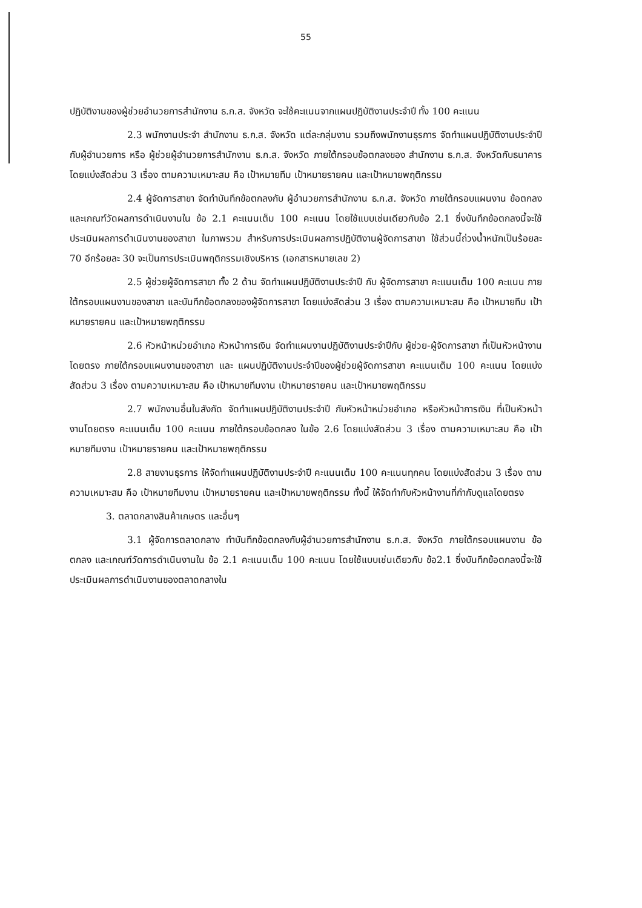55
ปฏิบัติงานของผู้ช่วยอำนวยการสำนักงาน ธ.ก.ส. จังหวัด จะใช้คะแนนจากแผนปฏิบัติงานประจำปี ทั้ง 100 คะแนน
2.3 พนักงานประจำ สำนักงาน ธ.ก.ส. จังหวัด แต่ละกลุ่มงาน รวมถึงพนักงานธุรการ จัดทำแผนปฏิบัติงานประจำปี กับผู้อำนวยการ หรือ ผู้ช่วยผู้อำนวยการสำนักงาน ธ.ก.ส. จังหวัด ภายใต้กรอบข้อตกลงของ สำนักงาน ธ.ก.ส. จังหวัดกับธนาคาร โดยแบ่งสัดส่วน 3 เรื่อง ตามความเหมาะสม คือ เป้าหมายทีม เป้าหมายรายคน และเป้าหมายพฤติกรรม
2.4 ผู้จัดการสาขา จัดทำบันทึกข้อตกลงกับ ผู้อำนวยการสำนักงาน ธ.ก.ส. จังหวัด ภายใต้กรอบแผนงาน ข้อตกลง และเกณฑ์วัดผลการดำเนินงานใน ข้อ 2.1 คะแนนเต็ม 100 คะแนน โดยใช้แบบเช่นเดียวกับข้อ 2.1 ซึ่งบันทึกข้อตกลงนี้จะใช้ประเมินผลการดำเนินงานของสาขา ในภาพรวม สำหรับการประเมินผลการปฏิบัติงานผู้จัดการสาขา ใช้ส่วนนี้ถ่วงน้ำหนักเป็นร้อยละ 70 อีกร้อยละ 30 จะเป็นการประเมินพฤติกรรมเชิงบริหาร (เอกสารหมายเลข 2)
2.5 ผู้ช่วยผู้จัดการสาขา ทั้ง 2 ด้าน จัดทำแผนปฏิบัติงานประจำปี กับ ผู้จัดการสาขา คะแนนเต็ม 100 คะแนน ภายใต้กรอบแผนงานของสาขา และบันทึกข้อตกลงของผู้จัดการสาขา โดยแบ่งสัดส่วน 3 เรื่อง ตามความเหมาะสม คือ เป้าหมายทีม เป้าหมายรายคน และเป้าหมายพฤติกรรม
2.6 หัวหน้าหน่วยอำเภอ หัวหน้าการเงิน จัดทำแผนงานปฏิบัติงานประจำปีกับ ผู้ช่วย-ผู้จัดการสาขา ที่เป็นหัวหน้างานโดยตรง ภายใต้กรอบแผนงานของสาขา และ แผนปฏิบัติงานประจำปีของผู้ช่วยผู้จัดการสาขา คะแนนเต็ม 100 คะแนน โดยแบ่งสัดส่วน 3 เรื่อง ตามความเหมาะสม คือ เป้าหมายทีมงาน เป้าหมายรายคน และเป้าหมายพฤติกรรม
2.7 พนักงานอื่นในสังกัด จัดทำแผนปฏิบัติงานประจำปี กับหัวหน้าหน่วยอำเภอ หรือหัวหน้าการเงิน ที่เป็นหัวหน้างานโดยตรง คะแนนเต็ม 100 คะแนน ภายใต้กรอบข้อตกลง ในข้อ 2.6 โดยแบ่งสัดส่วน 3 เรื่อง ตามความเหมาะสม คือ เป้าหมายทีมงาน เป้าหมายรายคน และเป้าหมายพฤติกรรม
2.8 สายงานธุรการ ให้จัดทำแผนปฏิบัติงานประจำปี คะแนนเต็ม 100 คะแนนทุกคน โดยแบ่งสัดส่วน 3 เรื่อง ตามความเหมาะสม คือ เป้าหมายทีมงาน เป้าหมายรายคน และเป้าหมายพฤติกรรม ทั้งนี้ ให้จัดทำกับหัวหน้างานที่กำกับดูแลโดยตรง
3. ตลาดกลางสินค้าเกษตร และอื่นๆ
3.1 ผู้จัดการตลาดกลาง ทำบันทึกข้อตกลงกับผู้อำนวยการสำนักงาน ธ.ก.ส. จังหวัด ภายใต้กรอบแผนงาน ข้อตกลง และเกณฑ์วัดการดำเนินงานใน ข้อ 2.1 คะแนนเต็ม 100 คะแนน โดยใช้แบบเช่นเดียวกับ ข้อ2.1 ซึ่งบันทึกข้อตกลงนี้จะใช้ประเมินผลการดำเนินงานของตลาดกลางใน